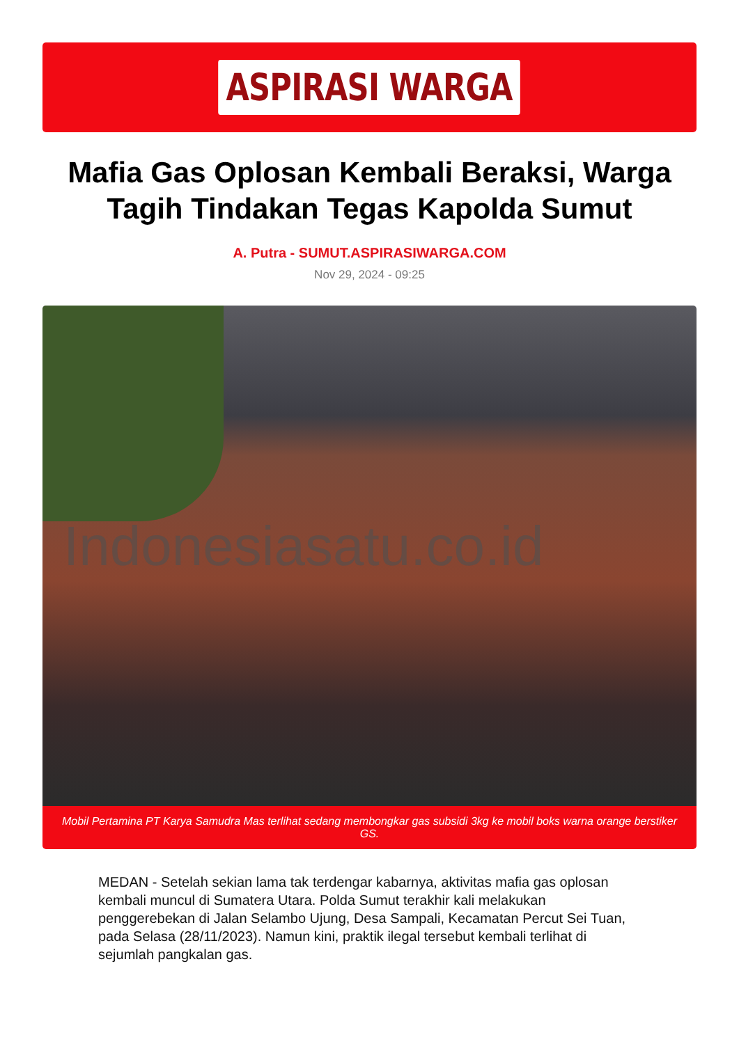ASPIRASI WARGA
Mafia Gas Oplosan Kembali Beraksi, Warga Tagih Tindakan Tegas Kapolda Sumut
A. Putra - SUMUT.ASPIRASIWARGA.COM
Nov 29, 2024 - 09:25
Indonesiasatu.co.id
Mobil Pertamina PT Karya Samudra Mas terlihat sedang membongkar gas subsidi 3kg ke mobil boks warna orange berstiker GS.
MEDAN - Setelah sekian lama tak terdengar kabarnya, aktivitas mafia gas oplosan kembali muncul di Sumatera Utara. Polda Sumut terakhir kali melakukan penggerebekan di Jalan Selambo Ujung, Desa Sampali, Kecamatan Percut Sei Tuan, pada Selasa (28/11/2023). Namun kini, praktik ilegal tersebut kembali terlihat di sejumlah pangkalan gas.